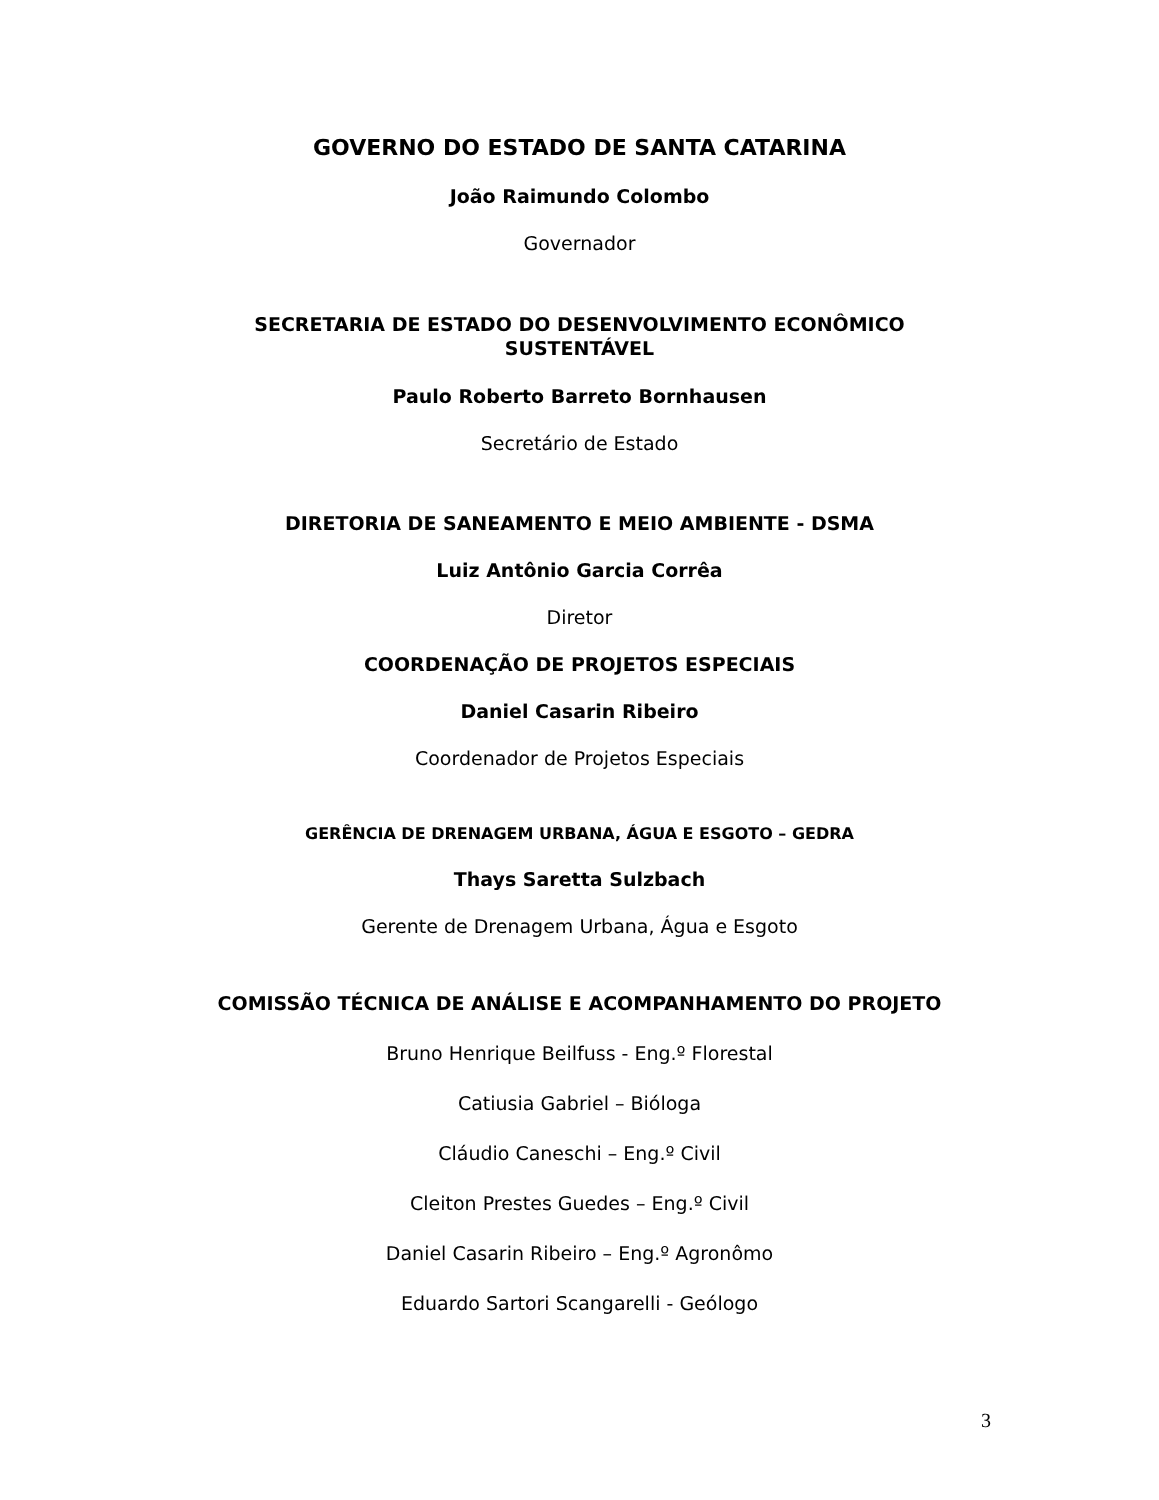GOVERNO DO ESTADO DE SANTA CATARINA
João Raimundo Colombo
Governador
SECRETARIA DE ESTADO DO DESENVOLVIMENTO ECONÔMICO
SUSTENTÁVEL
Paulo Roberto Barreto Bornhausen
Secretário de Estado
DIRETORIA DE SANEAMENTO E MEIO AMBIENTE - DSMA
Luiz Antônio Garcia Corrêa
Diretor
COORDENAÇÃO DE PROJETOS ESPECIAIS
Daniel Casarin Ribeiro
Coordenador de Projetos Especiais
GERÊNCIA DE DRENAGEM URBANA, ÁGUA E ESGOTO – GEDRA
Thays Saretta Sulzbach
Gerente de Drenagem Urbana, Água e Esgoto
COMISSÃO TÉCNICA DE ANÁLISE E ACOMPANHAMENTO DO PROJETO
Bruno Henrique Beilfuss - Eng.º Florestal
Catiusia Gabriel – Bióloga
Cláudio Caneschi – Eng.º Civil
Cleiton Prestes Guedes – Eng.º Civil
Daniel Casarin Ribeiro – Eng.º Agronômo
Eduardo Sartori Scangarelli - Geólogo
3